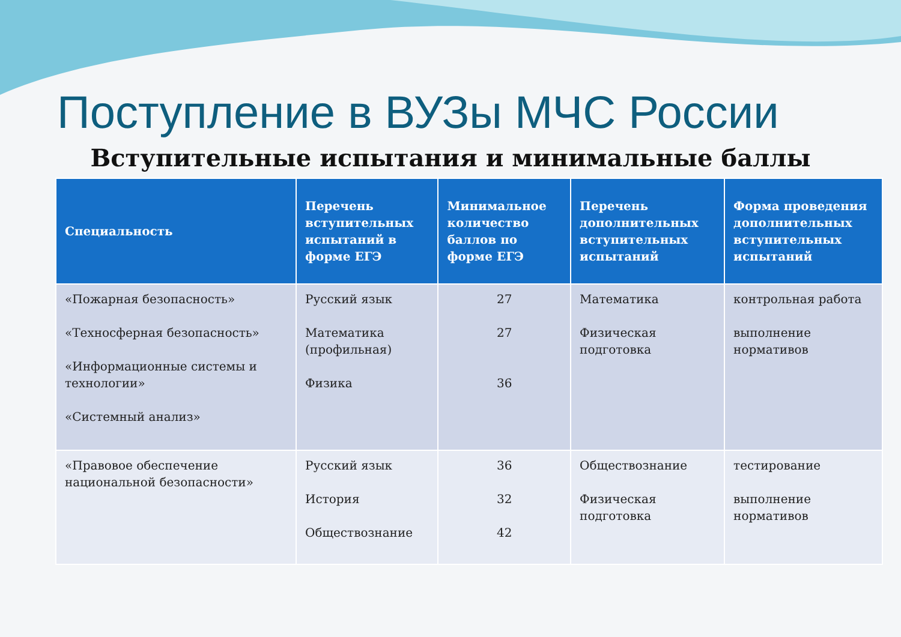Поступление в ВУЗы МЧС России
Вступительные испытания и минимальные баллы
| Специальность | Перечень вступительных испытаний в форме ЕГЭ | Минимальное количество баллов по форме ЕГЭ | Перечень дополнительных вступительных испытаний | Форма проведения дополнительных вступительных испытаний |
| --- | --- | --- | --- | --- |
| «Пожарная безопасность» «Техносферная безопасность» «Информационные системы и технологии» «Системный анализ» | Русский язык Математика (профильная) Физика | 27 27 36 | Математика Физическая подготовка | контрольная работа выполнение нормативов |
| «Правовое обеспечение национальной безопасности» | Русский язык История Обществознание | 36 32 42 | Обществознание Физическая подготовка | тестирование выполнение нормативов |